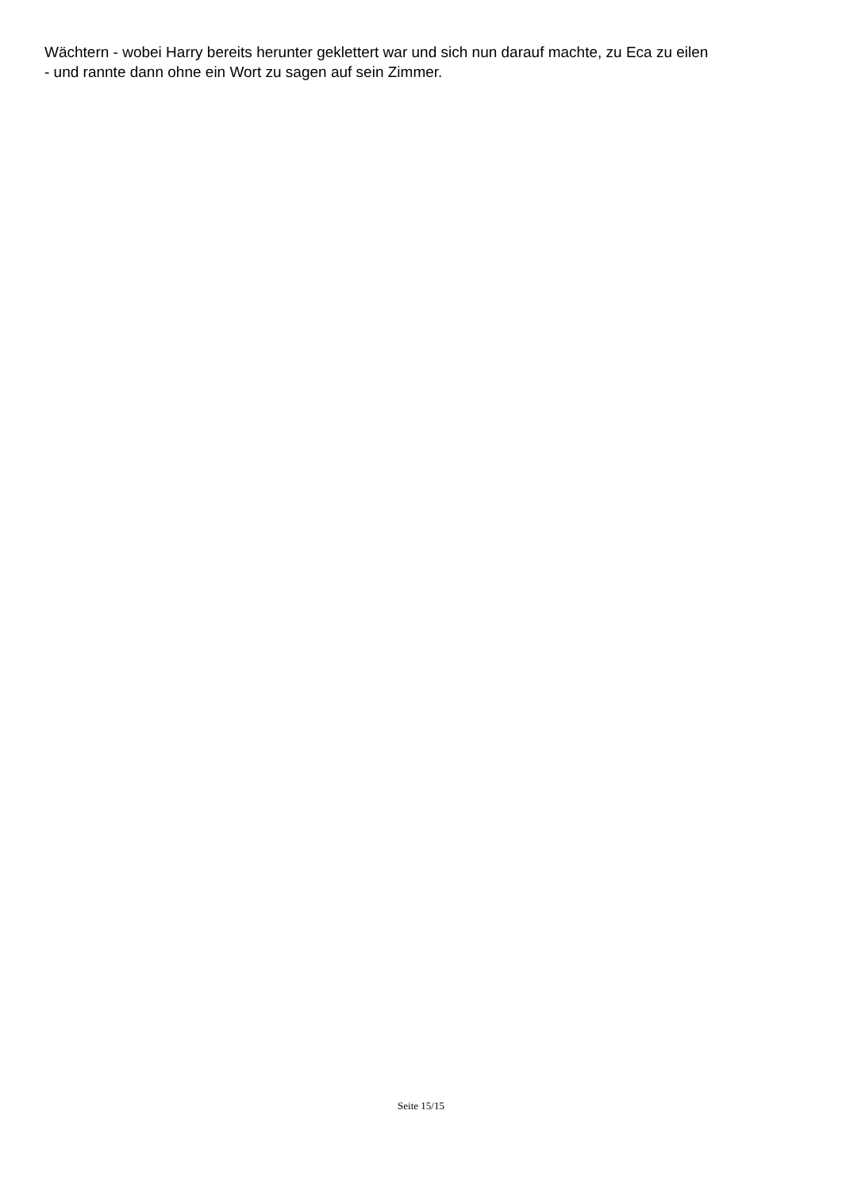Wächtern - wobei Harry bereits herunter geklettert war und sich nun darauf machte, zu Eca zu eilen
- und rannte dann ohne ein Wort zu sagen auf sein Zimmer.
Seite 15/15